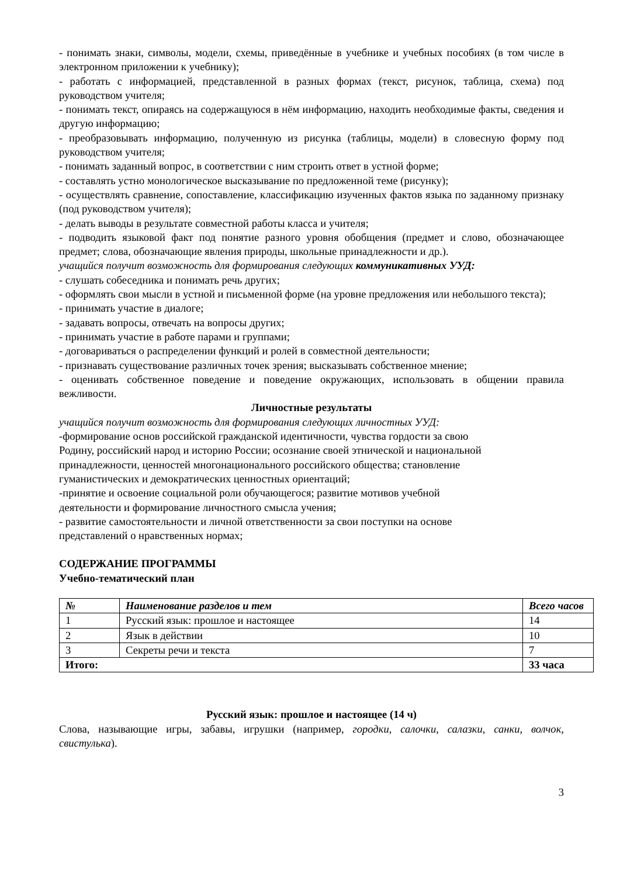- понимать знаки, символы, модели, схемы, приведённые в учебнике и учебных пособиях (в том числе в электронном приложении к учебнику);
- работать с информацией, представленной в разных формах (текст, рисунок, таблица, схема) под руководством учителя;
- понимать текст, опираясь на содержащуюся в нём информацию, находить необходимые факты, сведения и другую информацию;
- преобразовывать информацию, полученную из рисунка (таблицы, модели) в словесную форму под руководством учителя;
- понимать заданный вопрос, в соответствии с ним строить ответ в устной форме;
- составлять устно монологическое высказывание по предложенной теме (рисунку);
- осуществлять сравнение, сопоставление, классификацию изученных фактов языка по заданному признаку (под руководством учителя);
- делать выводы в результате совместной работы класса и учителя;
- подводить языковой факт под понятие разного уровня обобщения (предмет и слово, обозначающее предмет; слова, обозначающие явления природы, школьные принадлежности и др.).
учащийся получит возможность для формирования следующих коммуникативных УУД:
- слушать собеседника и понимать речь других;
- оформлять свои мысли в устной и письменной форме (на уровне предложения или небольшого текста);
- принимать участие в диалоге;
- задавать вопросы, отвечать на вопросы других;
- принимать участие в работе парами и группами;
- договариваться о распределении функций и ролей в совместной деятельности;
- признавать существование различных точек зрения; высказывать собственное мнение;
- оценивать собственное поведение и поведение окружающих, использовать в общении правила вежливости.
Личностные результаты
учащийся получит возможность для формирования следующих личностных УУД:
-формирование основ российской гражданской идентичности, чувства гордости за свою
Родину, российский народ и историю России; осознание своей этнической и национальной
принадлежности, ценностей многонационального российского общества; становление
гуманистических и демократических ценностных ориентаций;
-принятие и освоение социальной роли обучающегося; развитие мотивов учебной
деятельности и формирование личностного смысла учения;
- развитие самостоятельности и личной ответственности за свои поступки на основе
представлений о нравственных нормах;
СОДЕРЖАНИЕ ПРОГРАММЫ
Учебно-тематический план
| № | Наименование разделов и тем | Всего часов |
| --- | --- | --- |
| 1 | Русский язык: прошлое и настоящее | 14 |
| 2 | Язык в действии | 10 |
| 3 | Секреты речи и текста | 7 |
| Итого: | | 33 часа |
Русский язык: прошлое и настоящее (14 ч)
Слова, называющие игры, забавы, игрушки (например, городки, салочки, салазки, санки, волчок, свистулька).
3